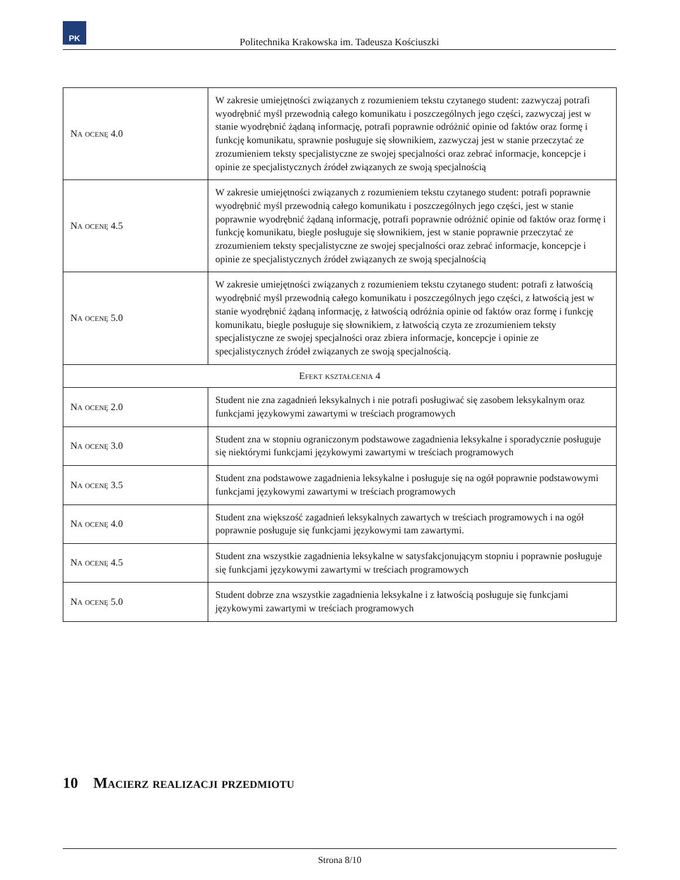PK
Politechnika Krakowska im. Tadeusza Kościuszki
| Na ocenę 4.0 | W zakresie umiejętności związanych z rozumieniem tekstu czytanego student: zazwyczaj potrafi wyodrębnić myśl przewodnią całego komunikatu i poszczególnych jego części, zazwyczaj jest w stanie wyodrębnić żądaną informację, potrafi poprawnie odróżnić opinie od faktów oraz formę i funkcję komunikatu, sprawnie posługuje się słownikiem, zazwyczaj jest w stanie przeczytać ze zrozumieniem teksty specjalistyczne ze swojej specjalności oraz zebrać informacje, koncepcje i opinie ze specjalistycznych źródeł związanych ze swoją specjalnością |
| Na ocenę 4.5 | W zakresie umiejętności związanych z rozumieniem tekstu czytanego student: potrafi poprawnie wyodrębnić myśl przewodnią całego komunikatu i poszczególnych jego części, jest w stanie poprawnie wyodrębnić żądaną informację, potrafi poprawnie odróżnić opinie od faktów oraz formę i funkcję komunikatu, biegle posługuje się słownikiem, jest w stanie poprawnie przeczytać ze zrozumieniem teksty specjalistyczne ze swojej specjalności oraz zebrać informacje, koncepcje i opinie ze specjalistycznych źródeł związanych ze swoją specjalnością |
| Na ocenę 5.0 | W zakresie umiejętności związanych z rozumieniem tekstu czytanego student: potrafi z łatwością wyodrębnić myśl przewodnią całego komunikatu i poszczególnych jego części, z łatwością jest w stanie wyodrębnić żądaną informację, z łatwością odróżnia opinie od faktów oraz formę i funkcję komunikatu, biegle posługuje się słownikiem, z łatwością czyta ze zrozumieniem teksty specjalistyczne ze swojej specjalności oraz zbiera informacje, koncepcje i opinie ze specjalistycznych źródeł związanych ze swoją specjalnością. |
| Efekt kształcenia 4 | |
| Na ocenę 2.0 | Student nie zna zagadnień leksykalnych i nie potrafi posługiwać się zasobem leksykalnym oraz funkcjami językowymi zawartymi w treściach programowych |
| Na ocenę 3.0 | Student zna w stopniu ograniczonym podstawowe zagadnienia leksykalne i sporadycznie posługuje się niektórymi funkcjami językowymi zawartymi w treściach programowych |
| Na ocenę 3.5 | Student zna podstawowe zagadnienia leksykalne i posługuje się na ogół poprawnie podstawowymi funkcjami językowymi zawartymi w treściach programowych |
| Na ocenę 4.0 | Student zna większość zagadnień leksykalnych zawartych w treściach programowych i na ogół poprawnie posługuje się funkcjami językowymi tam zawartymi. |
| Na ocenę 4.5 | Student zna wszystkie zagadnienia leksykalne w satysfakcjonującym stopniu i poprawnie posługuje się funkcjami językowymi zawartymi w treściach programowych |
| Na ocenę 5.0 | Student dobrze zna wszystkie zagadnienia leksykalne i z łatwością posługuje się funkcjami językowymi zawartymi w treściach programowych |
10 Macierz realizacji przedmiotu
Strona 8/10